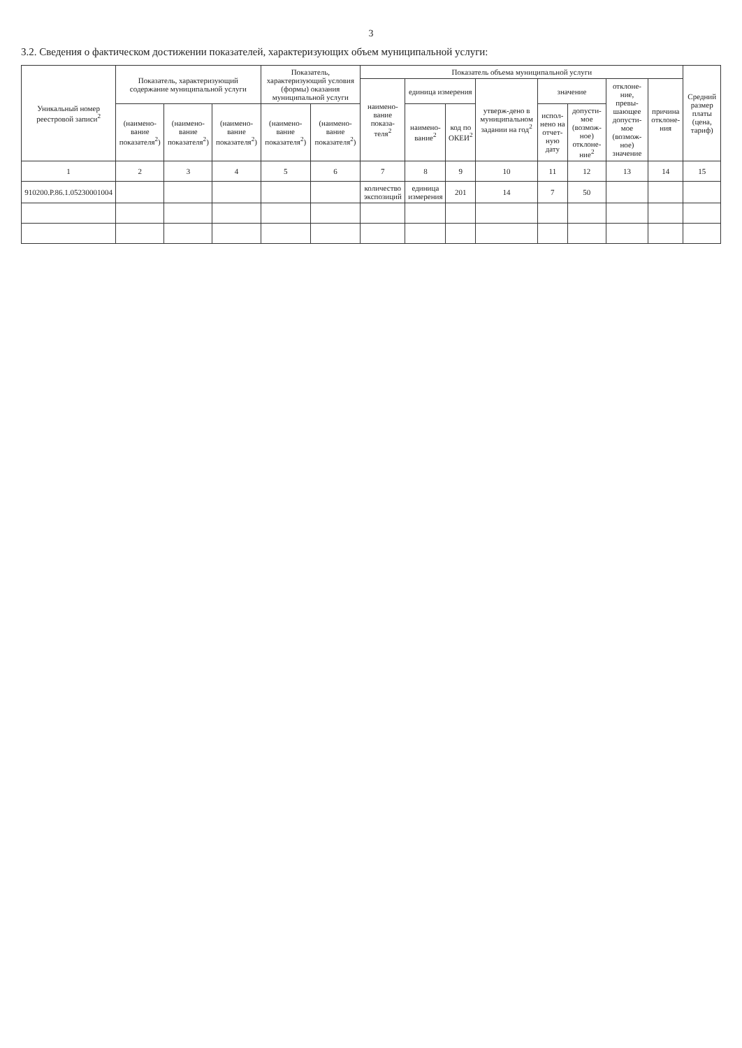3
3.2. Сведения о фактическом достижении показателей, характеризующих объем муниципальной услуги:
| Уникальный номер реестровой записи<sup>2</sup> | Показатель, характеризующий содержание муниципальной услуги | | | Показатель, характеризующий условия (формы) оказания муниципальной услуги | | Показатель объема муниципальной услуги | | | | | | | | Средний размер платы (цена, тариф) |
| --- | --- | --- | --- | --- | --- | --- | --- | --- | --- | --- | --- | --- | --- | --- |
| | | | | | | наимено-вание показа-теля<sup>2</sup> | единица измерения | | утверж-дено в муниципальном задании на год<sup>2</sup> | значение | | отклоне-ние, превы-шающее допусти-мое (возмож-ное) значение | причина отклоне-ния | |
| | (наимено-вание показателя<sup>2</sup>) | (наимено-вание показателя<sup>2</sup>) | (наимено-вание показателя<sup>2</sup>) | (наимено-вание показателя<sup>2</sup>) | (наимено-вание показателя<sup>2</sup>) | | наимено-вание<sup>2</sup> | код по ОКЕИ<sup>2</sup> | | испол-нено на отчет-ную дату | допусти-мое (возмож-ное) отклоне-ние<sup>2</sup> | | | |
| 1 | 2 | 3 | 4 | 5 | 6 | 7 | 8 | 9 | 10 | 11 | 12 | 13 | 14 | 15 |
| 910200.Р.86.1.05230001004 | | | | | | количество экспозиций | единица измерения | 201 | 14 | 7 | 50 | | | |